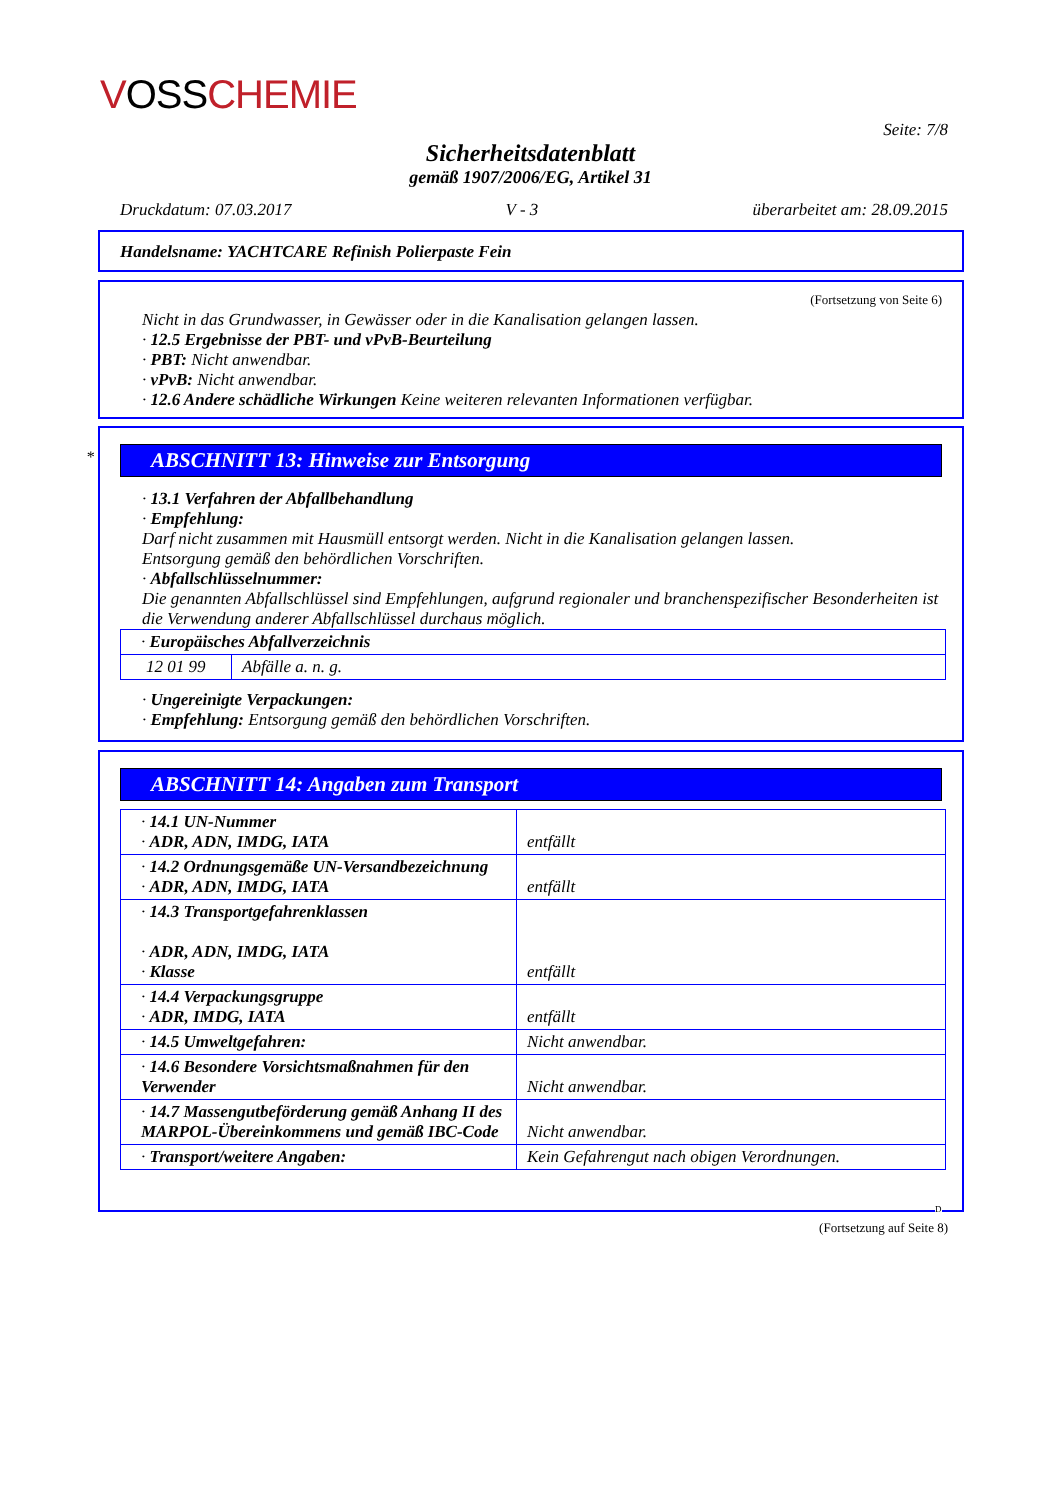VOSSCHEMIE
Seite: 7/8
Sicherheitsdatenblatt
gemäß 1907/2006/EG, Artikel 31
Druckdatum: 07.03.2017 V - 3 überarbeitet am: 28.09.2015
Handelsname: YACHTCARE Refinish Polierpaste Fein
(Fortsetzung von Seite 6)
Nicht in das Grundwasser, in Gewässer oder in die Kanalisation gelangen lassen.
· 12.5 Ergebnisse der PBT- und vPvB-Beurteilung
· PBT: Nicht anwendbar.
· vPvB: Nicht anwendbar.
· 12.6 Andere schädliche Wirkungen Keine weiteren relevanten Informationen verfügbar.
*
ABSCHNITT 13: Hinweise zur Entsorgung
· 13.1 Verfahren der Abfallbehandlung
· Empfehlung:
Darf nicht zusammen mit Hausmüll entsorgt werden. Nicht in die Kanalisation gelangen lassen.
Entsorgung gemäß den behördlichen Vorschriften.
· Abfallschlüsselnummer:
Die genannten Abfallschlüssel sind Empfehlungen, aufgrund regionaler und branchenspezifischer Besonderheiten ist die Verwendung anderer Abfallschlüssel durchaus möglich.
| · Europäisches Abfallverzeichnis | |
| 12 01 99 | Abfälle a. n. g. |
· Ungereinigte Verpackungen:
· Empfehlung: Entsorgung gemäß den behördlichen Vorschriften.
ABSCHNITT 14: Angaben zum Transport
| · 14.1 UN-Nummer · ADR, ADN, IMDG, IATA | entfällt |
| · 14.2 Ordnungsgemäße UN-Versandbezeichnung · ADR, ADN, IMDG, IATA | entfällt |
| · 14.3 Transportgefahrenklassen · ADR, ADN, IMDG, IATA · Klasse | entfällt |
| · 14.4 Verpackungsgruppe · ADR, IMDG, IATA | entfällt |
| · 14.5 Umweltgefahren: | Nicht anwendbar. |
| · 14.6 Besondere Vorsichtsmaßnahmen für den Verwender | Nicht anwendbar. |
| · 14.7 Massengutbeförderung gemäß Anhang II des MARPOL-Übereinkommens und gemäß IBC-Code | Nicht anwendbar. |
| · Transport/weitere Angaben: | Kein Gefahrengut nach obigen Verordnungen. |
D
(Fortsetzung auf Seite 8)